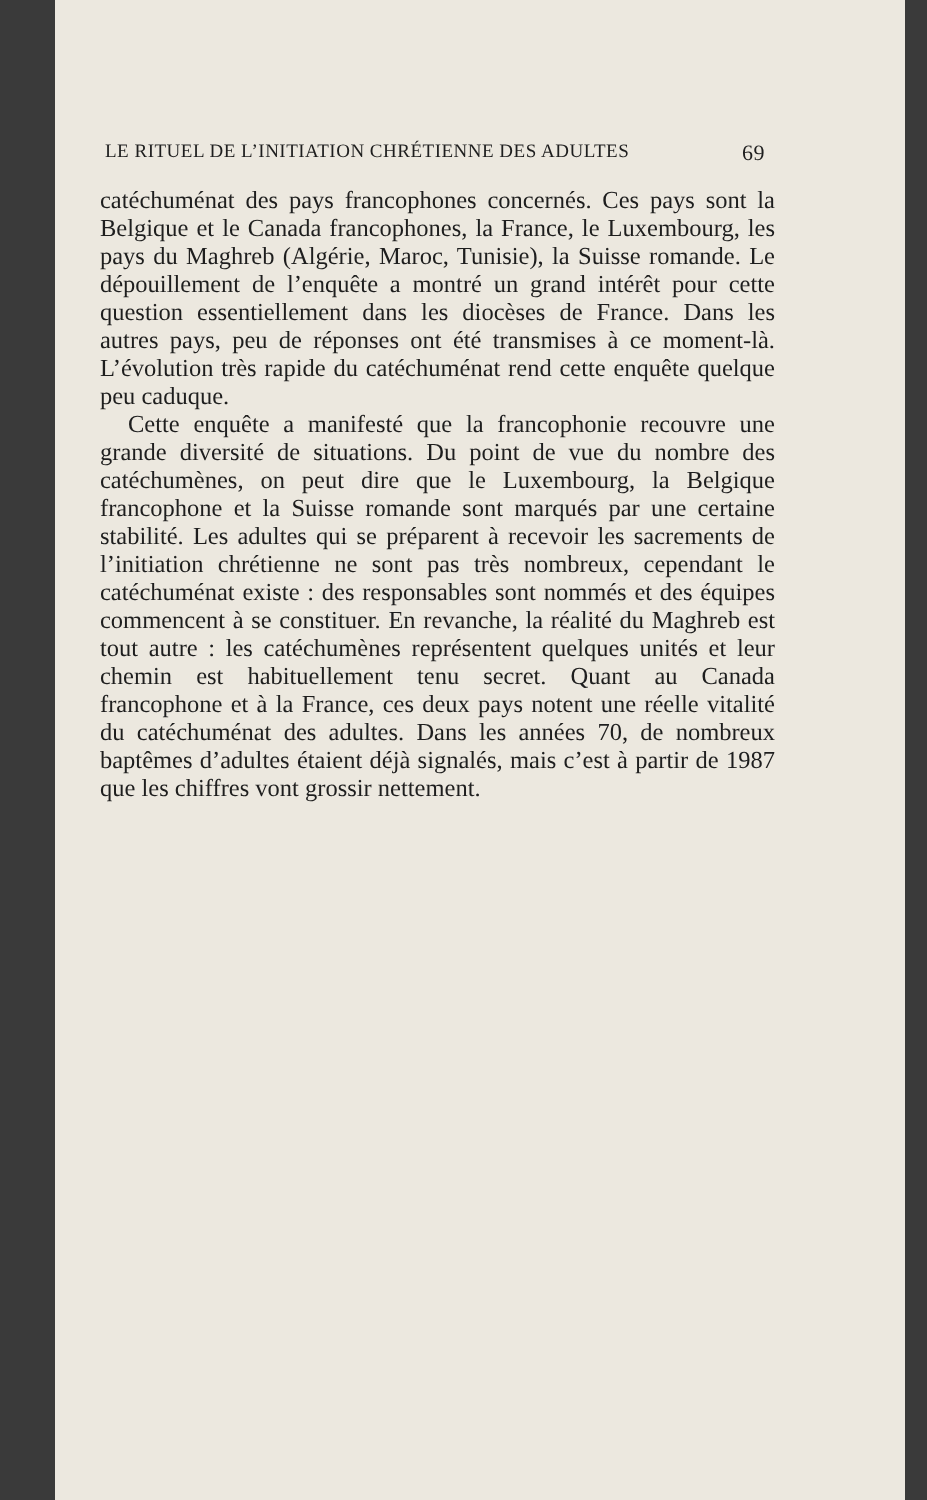LE RITUEL DE L’INITIATION CHRÉTIENNE DES ADULTES 69
catéchuménat des pays francophones concernés. Ces pays sont la Belgique et le Canada francophones, la France, le Luxembourg, les pays du Maghreb (Algérie, Maroc, Tunisie), la Suisse romande. Le dépouillement de l’enquête a montré un grand intérêt pour cette question essentiellement dans les diocèses de France. Dans les autres pays, peu de réponses ont été transmises à ce moment-là. L’évolution très rapide du catéchuménat rend cette enquête quelque peu caduque.
Cette enquête a manifesté que la francophonie recouvre une grande diversité de situations. Du point de vue du nombre des catéchumènes, on peut dire que le Luxembourg, la Belgique francophone et la Suisse romande sont marqués par une certaine stabilité. Les adultes qui se préparent à recevoir les sacrements de l’initiation chrétienne ne sont pas très nombreux, cependant le catéchuménat existe : des responsables sont nommés et des équipes commencent à se constituer. En revanche, la réalité du Maghreb est tout autre : les catéchumènes représentent quelques unités et leur chemin est habituellement tenu secret. Quant au Canada francophone et à la France, ces deux pays notent une réelle vitalité du catéchuménat des adultes. Dans les années 70, de nombreux baptêmes d’adultes étaient déjà signalés, mais c’est à partir de 1987 que les chiffres vont grossir nettement.